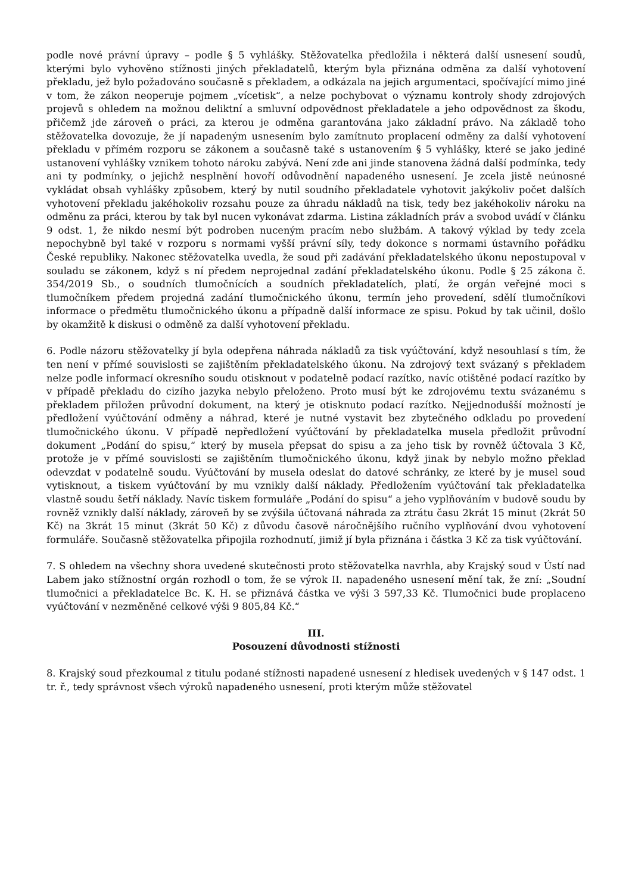podle nové právní úpravy – podle § 5 vyhlášky. Stěžovatelka předložila i některá další usnesení soudů, kterými bylo vyhověno stížnosti jiných překladatelů, kterým byla přiznána odměna za další vyhotovení překladu, jež bylo požadováno současně s překladem, a odkázala na jejich argumentaci, spočívající mimo jiné v tom, že zákon neoperuje pojmem „vícetisk“, a nelze pochybovat o významu kontroly shody zdrojových projevů s ohledem na možnou deliktní a smluvní odpovědnost překladatele a jeho odpovědnost za škodu, přičemž jde zároveň o práci, za kterou je odměna garantována jako základní právo. Na základě toho stěžovatelka dovozuje, že jí napadeným usnesením bylo zamítnuto proplacení odměny za další vyhotovení překladu v přímém rozporu se zákonem a současně také s ustanovením § 5 vyhlášky, které se jako jediné ustanovení vyhlášky vznikem tohoto nároku zabývá. Není zde ani jinde stanovena žádná další podmínka, tedy ani ty podmínky, o jejichž nesplnění hovoří odůvodnění napadeného usnesení. Je zcela jistě neúnosné vykládat obsah vyhlášky způsobem, který by nutil soudního překladatele vyhotovit jakýkoliv počet dalších vyhotovení překladu jakéhokoliv rozsahu pouze za úhradu nákladů na tisk, tedy bez jakéhokoliv nároku na odměnu za práci, kterou by tak byl nucen vykonávat zdarma. Listina základních práv a svobod uvádí v článku 9 odst. 1, že nikdo nesmí být podroben nuceným pracím nebo službám. A takový výklad by tedy zcela nepochybně byl také v rozporu s normami vyšší právní síly, tedy dokonce s normami ústavního pořádku České republiky. Nakonec stěžovatelka uvedla, že soud při zadávání překladatelského úkonu nepostupoval v souladu se zákonem, když s ní předem neprojednal zadání překladatelského úkonu. Podle § 25 zákona č. 354/2019 Sb., o soudních tlumočnících a soudních překladatelích, platí, že orgán veřejné moci s tlumočníkem předem projedná zadání tlumočnického úkonu, termín jeho provedení, sdělí tlumočníkovi informace o předmětu tlumočnického úkonu a případně další informace ze spisu. Pokud by tak učinil, došlo by okamžitě k diskusi o odměně za další vyhotovení překladu.
6. Podle názoru stěžovatelky jí byla odepřena náhrada nákladů za tisk vyúčtování, když nesouhlasí s tím, že ten není v přímé souvislosti se zajištěním překladatelského úkonu. Na zdrojový text svázaný s překladem nelze podle informací okresního soudu otisknout v podatelně podací razítko, navíc otištěné podací razítko by v případě překladu do cizího jazyka nebylo přeloženo. Proto musí být ke zdrojovému textu svázanému s překladem přiložen průvodní dokument, na který je otisknuto podací razítko. Nejjednodušší možností je předložení vyúčtování odměny a náhrad, které je nutné vystavit bez zbytečného odkladu po provedení tlumočnického úkonu. V případě nepředložení vyúčtování by překladatelka musela předložit průvodní dokument „Podání do spisu,“ který by musela přepsat do spisu a za jeho tisk by rovněž účtovala 3 Kč, protože je v přímé souvislosti se zajištěním tlumočnického úkonu, když jinak by nebylo možno překlad odevzdat v podatelně soudu. Vyúčtování by musela odeslat do datové schránky, ze které by je musel soud vytisknout, a tiskem vyúčtování by mu vznikly další náklady. Předložením vyúčtování tak překladatelka vlastně soudu šetří náklady. Navíc tiskem formuláře „Podání do spisu“ a jeho vyplňováním v budově soudu by rovněž vznikly další náklady, zároveň by se zvýšila účtovaná náhrada za ztrátu času 2krát 15 minut (2krát 50 Kč) na 3krát 15 minut (3krát 50 Kč) z důvodu časově náročnějšího ručního vyplňování dvou vyhotovení formuláře. Současně stěžovatelka připojila rozhodnutí, jimiž jí byla přiznána i částka 3 Kč za tisk vyúčtování.
7. S ohledem na všechny shora uvedené skutečnosti proto stěžovatelka navrhla, aby Krajský soud v Ústí nad Labem jako stížnostní orgán rozhodl o tom, že se výrok II. napadeného usnesení mění tak, že zní: „Soudní tlumočnici a překladatelce Bc. K. H. se přiznává částka ve výši 3 597,33 Kč. Tlumočnici bude proplaceno vyúčtování v nezměněné celkové výši 9 805,84 Kč.“
III.
Posouzení důvodnosti stížnosti
8. Krajský soud přezkoumal z titulu podané stížnosti napadené usnesení z hledisek uvedených v § 147 odst. 1 tr. ř., tedy správnost všech výroků napadeného usnesení, proti kterým může stěžovatel